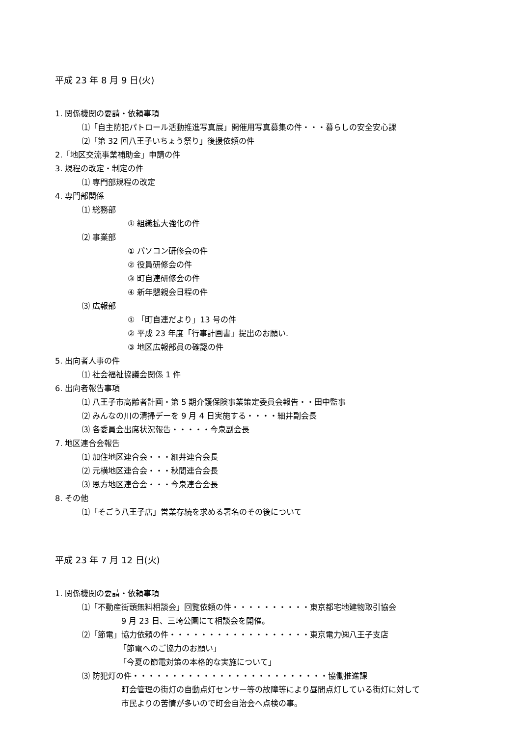平成 23 年 8 月 9 日(火)
1. 関係機関の要請・依頼事項
⑴「自主防犯パトロール活動推進写真展」開催用写真募集の件・・・暮らしの安全安心課
⑵「第 32 回八王子いちょう祭り」後援依頼の件
2.「地区交流事業補助金」申請の件
3. 規程の改定・制定の件
⑴ 専門部規程の改定
4. 専門部関係
⑴ 総務部
① 組織拡大強化の件
⑵ 事業部
① パソコン研修会の件
② 役員研修会の件
③ 町自連研修会の件
④ 新年懇親会日程の件
⑶ 広報部
① 「町自連だより」13 号の件
② 平成 23 年度「行事計画書」提出のお願い.
③ 地区広報部員の確認の件
5. 出向者人事の件
⑴ 社会福祉協議会関係 1 件
6. 出向者報告事項
⑴ 八王子市高齢者計画・第 5 期介護保険事業策定委員会報告・・田中監事
⑵ みんなの川の清掃デーを 9 月 4 日実施する・・・・細井副会長
⑶ 各委員会出席状況報告・・・・・今泉副会長
7. 地区連合会報告
⑴ 加住地区連合会・・・細井連合会長
⑵ 元横地区連合会・・・秋間連合会長
⑶ 恩方地区連合会・・・今泉連合会長
8. その他
⑴「そごう八王子店」営業存続を求める署名のその後について
平成 23 年 7 月 12 日(火)
1. 関係機関の要請・依頼事項
⑴「不動産街頭無料相談会」回覧依頼の件・・・・・・・・・・東京都宅地建物取引協会
9 月 23 日、三崎公園にて相談会を開催。
⑵「節電」協力依頼の件・・・・・・・・・・・・・・・・・・東京電力㈱八王子支店
「節電へのご協力のお願い」
「今夏の節電対策の本格的な実施について」
⑶ 防犯灯の件・・・・・・・・・・・・・・・・・・・・・・・・・協働推進課
町会管理の街灯の自動点灯センサー等の故障等により昼間点灯している街灯に対して
市民よりの苦情が多いので町会自治会へ点検の事。